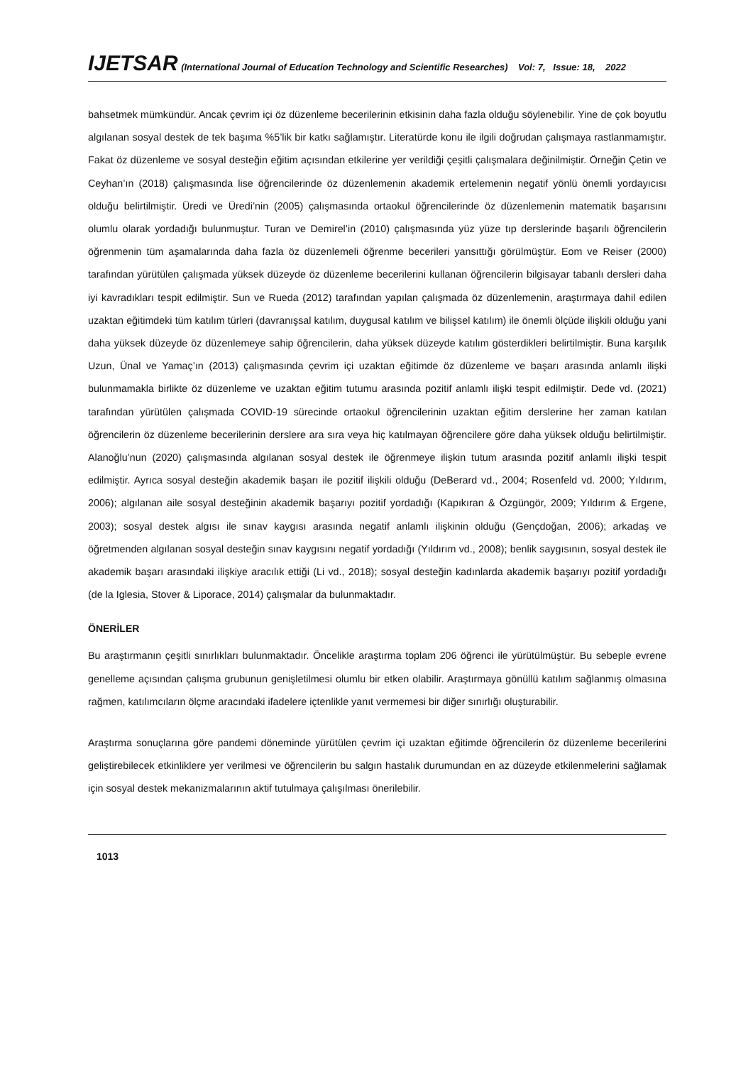IJETSAR (International Journal of Education Technology and Scientific Researches) Vol: 7, Issue: 18, 2022
bahsetmek mümkündür. Ancak çevrim içi öz düzenleme becerilerinin etkisinin daha fazla olduğu söylenebilir. Yine de çok boyutlu algılanan sosyal destek de tek başıma %5’lik bir katkı sağlamıştır. Literatürde konu ile ilgili doğrudan çalışmaya rastlanmamıştır. Fakat öz düzenleme ve sosyal desteğin eğitim açısından etkilerine yer verildiği çeşitli çalışmalara değinilmiştir. Örneğin Çetin ve Ceyhan’ın (2018) çalışmasında lise öğrencilerinde öz düzenlemenin akademik ertelemenin negatif yönlü önemli yordayıcısı olduğu belirtilmiştir. Üredi ve Üredi’nin (2005) çalışmasında ortaokul öğrencilerinde öz düzenlemenin matematik başarısını olumlu olarak yordadığı bulunmuştur. Turan ve Demirel’in (2010) çalışmasında yüz yüze tıp derslerinde başarılı öğrencilerin öğrenmenin tüm aşamalarında daha fazla öz düzenlemeli öğrenme becerileri yansıttığı görülmüştür. Eom ve Reiser (2000) tarafından yürütülen çalışmada yüksek düzeyde öz düzenleme becerilerini kullanan öğrencilerin bilgisayar tabanlı dersleri daha iyi kavradıkları tespit edilmiştir. Sun ve Rueda (2012) tarafından yapılan çalışmada öz düzenlemenin, araştırmaya dahil edilen uzaktan eğitimdeki tüm katılım türleri (davranışsal katılım, duygusal katılım ve bilişsel katılım) ile önemli ölçüde ilişkili olduğu yani daha yüksek düzeyde öz düzenlemeye sahip öğrencilerin, daha yüksek düzeyde katılım gösterdikleri belirtilmiştir. Buna karşılık Uzun, Ünal ve Yamaç’ın (2013) çalışmasında çevrim içi uzaktan eğitimde öz düzenleme ve başarı arasında anlamlı ilişki bulunmamakla birlikte öz düzenleme ve uzaktan eğitim tutumu arasında pozitif anlamlı ilişki tespit edilmiştir. Dede vd. (2021) tarafından yürütülen çalışmada COVID-19 sürecinde ortaokul öğrencilerinin uzaktan eğitim derslerine her zaman katılan öğrencilerin öz düzenleme becerilerinin derslere ara sıra veya hiç katılmayan öğrencilere göre daha yüksek olduğu belirtilmiştir. Alanoğlu’nun (2020) çalışmasında algılanan sosyal destek ile öğrenmeye ilişkin tutum arasında pozitif anlamlı ilişki tespit edilmiştir. Ayrıca sosyal desteğin akademik başarı ile pozitif ilişkili olduğu (DeBerard vd., 2004; Rosenfeld vd. 2000; Yıldırım, 2006); algılanan aile sosyal desteğinin akademik başarıyı pozitif yordadığı (Kapıkıran & Özgüngör, 2009; Yıldırım & Ergene, 2003); sosyal destek algısı ile sınav kaygısı arasında negatif anlamlı ilişkinin olduğu (Gençdoğan, 2006); arkadaş ve öğretmenden algılanan sosyal desteğin sınav kaygısını negatif yordadığı (Yıldırım vd., 2008); benlik saygısının, sosyal destek ile akademik başarı arasındaki ilişkiye aracılık ettiği (Li vd., 2018); sosyal desteğin kadınlarda akademik başarıyı pozitif yordadığı (de la Iglesia, Stover & Liporace, 2014) çalışmalar da bulunmaktadır.
ÖNERİLER
Bu araştırmanın çeşitli sınırlıkları bulunmaktadır. Öncelikle araştırma toplam 206 öğrenci ile yürütülmüştür. Bu sebeple evrene genelleme açısından çalışma grubunun genişletilmesi olumlu bir etken olabilir. Araştırmaya gönüllü katılım sağlanmış olmasına rağmen, katılımcıların ölçme aracındaki ifadelere içtenlikle yanıt vermemesi bir diğer sınırlığı oluşturabilir.
Araştırma sonuçlarına göre pandemi döneminde yürütülen çevrim içi uzaktan eğitimde öğrencilerin öz düzenleme becerilerini geliştirebilecek etkinliklere yer verilmesi ve öğrencilerin bu salgın hastalık durumundan en az düzeyde etkilenmelerini sağlamak için sosyal destek mekanizmalarının aktif tutulmaya çalışılması önerilebilir.
1013